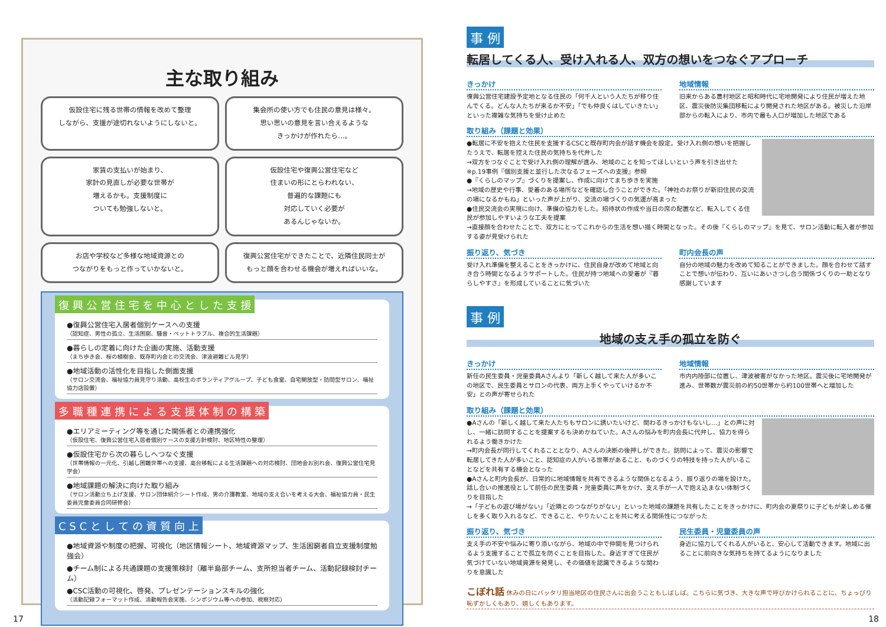主な取り組み
仮設住宅に残る世帯の情報を改めて整理
しながら、支援が途切れないようにしないと。
集会所の使い方でも住民の意見は様々。
思い思いの意見を言い合えるような
きっかけが作れたら…。
家賃の支払いが始まり、
家計の見直しが必要な世帯が
増えるかも。支援制度に
ついても勉強しないと。
仮設住宅や復興公営住宅など
住まいの形にとらわれない、
普遍的な課題にも
対応していく必要が
あるんじゃないか。
お店や学校など多様な地域資源との
つながりをもっと作っていかないと。
復興公営住宅ができたことで、近隣住民同士が
もっと顔を合わせる機会が増えればいいな。
復 興 公 営 住 宅 を 中 心 と し た 支 援
●復興公営住宅入居者個別ケースへの支援
（認知症、男性の孤立、生活困窮、騒音・ペットトラブル、複合的生活課題）
●暮らしの定着に向けた企画の実施、活動支援
（まち歩き会、桜の植樹会、既存町内会との交流会、津波避難ビル見学）
●地域活動の活性化を目指した側面支援
（サロン交流会、福祉協力員見守り活動、高校生のボランティアグループ、子ども食堂、自宅開放型・訪問型サロン、福祉協力店設置）
多 職 種 連 携 に よ る 支 援 体 制 の 構 築
●エリアミーティング等を通じた関係者との連携強化
（仮設住宅、復興公営住宅入居者個別ケースの支援方針検討、地区特性の整理）
●仮設住宅から次の暮らしへつなぐ支援
（世帯情報の一元化、引越し困難世帯への支援、高台移転による生活課題への対応検討、団地会お別れ会、復興公営住宅見学会）
●地域課題の解決に向けた取り組み
（サロン活動立ち上げ支援、サロン団体紹介シート作成、男の介護教室、地域の支え合いを考える大会、福祉協力員・民生委員児童委員合同研修会）
C S C と し て の 資 質 向 上
●地域資源や制度の把握、可視化（地区情報シート、地域資源マップ、生活困窮者自立支援制度勉強会）
●チーム制による共通課題の支援策検討（離半島部チーム、支所担当者チーム、活動記録検討チーム）
●CSC活動の可視化、啓発、プレゼンテーションスキルの強化
（活動記録フォーマット作成、活動報告会実施、シンポジウム等への参加、視察対応）
17
事 例
転居してくる人、受け入れる人、双方の想いをつなぐアプローチ
きっかけ
復興公営住宅建設予定地となる住民の「何千人という人たちが移り住んでくる。どんな人たちが来るか不安」「でも仲良くはしていきたい」といった複雑な気持ちを受け止めた
地域情報
旧来からある農村地区と昭和時代に宅地開発により住民が増えた地区、震災後防災集団移転により開発された地区がある。被災した沿岸部からの転入により、市内で最も人口が増加した地区である
取り組み（課題と効果）
●転居に不安を抱えた住民を支援するCSCと既存町内会が話す機会を設定。受け入れ側の想いを把握したうえで、転居を控えた住民の気持ちを代弁した
→双方をつなぐことで受け入れ側の理解が進み、地域のことを知ってほしいという声を引き出せた ※p.19事例『個別支援と並行した次なるフェーズへの支援』参照
●『くらしのマップ』づくりを提案し、作成に向けてまち歩きを実施
→地域の歴史や行事、愛着のある場所などを確認し合うことができた。「神社のお祭りが新旧住民の交流の場になるかもね」といった声が上がり、交流の場づくりの気運が高まった
●住民交流会の実現に向け、準備の協力をした。招待状の作成や当日の席の配置など、転入してくる住民が参加しやすいような工夫を提案
→直接顔を合わせたことで、双方にとってこれからの生活を想い描く時間となった。その後『くらしのマップ』を見て、サロン活動に転入者が参加する姿が見受けられた
振り返り、気づき
受け入れ準備を整えることをきっかけに、住民自身が改めて地域と向き合う時間となるようサポートした。住民が持つ地域への愛着が『暮らしやすさ』を形成していることに気づいた
町内会長の声
自分の地域の魅力を改めて知ることができました。顔を合わせて話すことで想いが伝わり、互いにあいさつし合う関係づくりの一助となり感謝しています
事 例
地域の支え手の孤立を防ぐ
きっかけ
新任の民生委員・児童委員Aさんより「新しく越して来た人が多いこの地区で、民生委員とサロンの代表、両方上手くやっていけるか不安」との声が寄せられた
地域情報
市内内陸部に位置し、津波被害がなかった地区。震災後に宅地開発が進み、世帯数が震災前の約50世帯から約100世帯へと増加した
取り組み（課題と効果）
●Aさんの「新しく越して来た人たちもサロンに誘いたいけど、関わるきっかけもないし…」との声に対し、一緒に訪問することを提案するも決めかねていた。Aさんの悩みを町内会長に代弁し、協力を得られるよう働きかけた
→町内会長が同行してくれることとなり、Aさんの決断の後押しができた。訪問によって、震災の影響で転居してきた人が多いこと、認知症の人がいる世帯があること、ものづくりの特技を持った人がいることなどを共有する機会となった
●Aさんと町内会長が、日常的に地域情報を共有できるような関係となるよう、振り返りの場を設けた。話し合いの推進役として前任の民生委員・児童委員に声をかけ、支え手が一人で抱え込まない体制づくりを目指した
→「子どもの遊び場がない」「近隣とのつながりがない」といった地域の課題を共有したことをきっかけに、町内会の夏祭りに子どもが楽しめる催しを多く取り入れるなど、できること、やりたいことを共に考える関係性につながった
振り返り、気づき
支え手の不安や悩みに寄り添いながら、地域の中で仲間を見つけられるよう支援することで孤立を防ぐことを目指した。身近すぎて住民が気づけていない地域資源を発見し、その価値を認識できるような関わりを意識した
民生委員・児童委員の声
身近に協力してくれる人がいると、安心して活動できます。地域に出ることに前向きな気持ちを持てるようになりました
こぼれ話 休みの日にバッタリ担当地区の住民さんに出会うこともしばしば。こちらに気づき、大きな声で呼びかけられることに、ちょっぴり恥ずかしくもあり、嬉しくもあります。
18